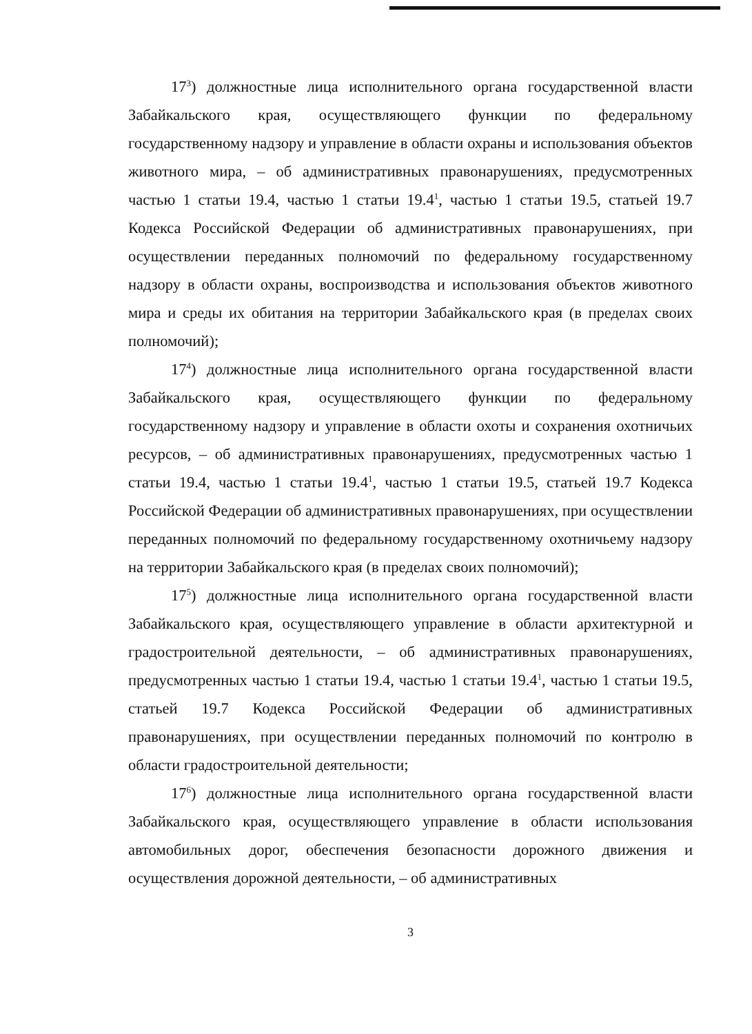17<sup>3</sup>) должностные лица исполнительного органа государственной власти Забайкальского края, осуществляющего функции по федеральному государственному надзору и управление в области охраны и использования объектов животного мира, – об административных правонарушениях, предусмотренных частью 1 статьи 19.4, частью 1 статьи 19.4<sup>1</sup>, частью 1 статьи 19.5, статьей 19.7 Кодекса Российской Федерации об административных правонарушениях, при осуществлении переданных полномочий по федеральному государственному надзору в области охраны, воспроизводства и использования объектов животного мира и среды их обитания на территории Забайкальского края (в пределах своих полномочий);
17<sup>4</sup>) должностные лица исполнительного органа государственной власти Забайкальского края, осуществляющего функции по федеральному государственному надзору и управление в области охоты и сохранения охотничьих ресурсов, – об административных правонарушениях, предусмотренных частью 1 статьи 19.4, частью 1 статьи 19.4<sup>1</sup>, частью 1 статьи 19.5, статьей 19.7 Кодекса Российской Федерации об административных правонарушениях, при осуществлении переданных полномочий по федеральному государственному охотничьему надзору на территории Забайкальского края (в пределах своих полномочий);
17<sup>5</sup>) должностные лица исполнительного органа государственной власти Забайкальского края, осуществляющего управление в области архитектурной и градостроительной деятельности, – об административных правонарушениях, предусмотренных частью 1 статьи 19.4, частью 1 статьи 19.4<sup>1</sup>, частью 1 статьи 19.5, статьей 19.7 Кодекса Российской Федерации об административных правонарушениях, при осуществлении переданных полномочий по контролю в области градостроительной деятельности;
17<sup>6</sup>) должностные лица исполнительного органа государственной власти Забайкальского края, осуществляющего управление в области использования автомобильных дорог, обеспечения безопасности дорожного движения и осуществления дорожной деятельности, – об административных
3